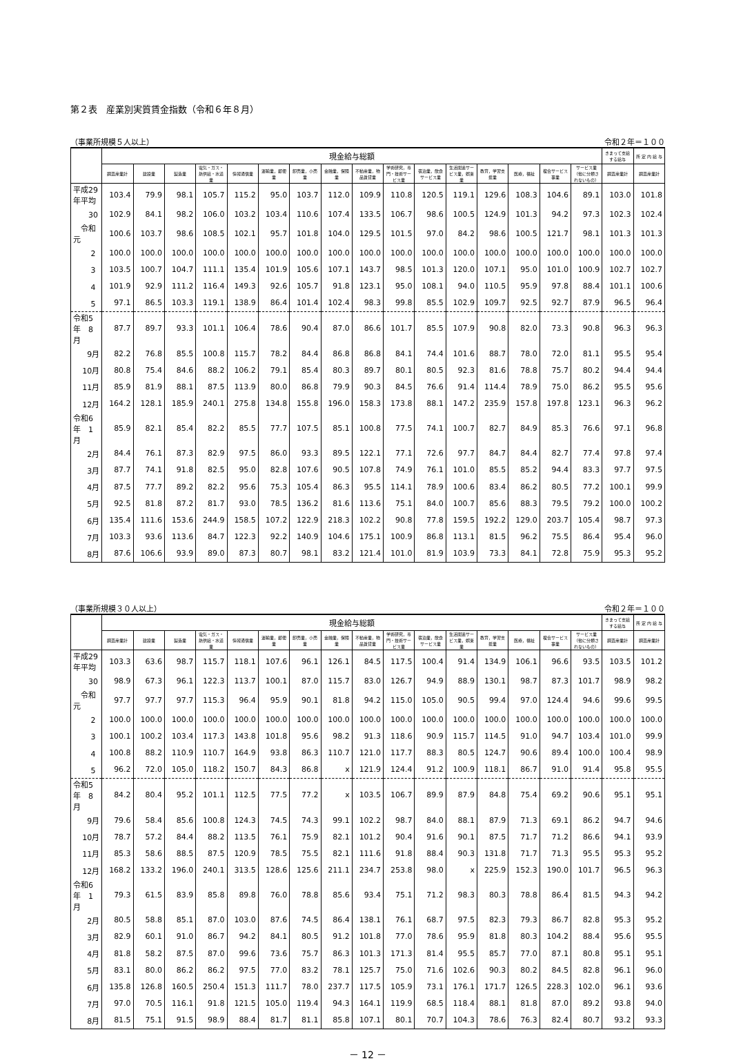第２表　産業別実質賃金指数（令和６年８月）
（事業所規模５人以上） 令和２年＝１００
| | 現金給与総額 | | | | | | | | | | | | | | | | きまって支給する給与 | 所 定 内 給 与 |
| --- | --- | --- | --- | --- | --- | --- | --- | --- | --- | --- | --- | --- | --- | --- | --- | --- | --- | --- |
| | 調査産業計 | 建設業 | 製造業 | 電気・ガス・熱供給・水道業 | 情報通信業 | 運輸業，郵便業 | 卸売業，小売業 | 金融業，保険業 | 不動産業，物品賃貸業 | 学術研究，専門・技術サービス業 | 宿泊業，飲食サービス業 | 生活関連サービス業，娯楽業 | 教育，学習支援業 | 医療，福祉 | 複合サービス事業 | サービス業（他に分類されないもの） | 調査産業計 | 調査産業計 |
| 平成29年平均 | 103.4 | 79.9 | 98.1 | 105.7 | 115.2 | 95.0 | 103.7 | 112.0 | 109.9 | 110.8 | 120.5 | 119.1 | 129.6 | 108.3 | 104.6 | 89.1 | 103.0 | 101.8 |
| 30 | 102.9 | 84.1 | 98.2 | 106.0 | 103.2 | 103.4 | 110.6 | 107.4 | 133.5 | 106.7 | 98.6 | 100.5 | 124.9 | 101.3 | 94.2 | 97.3 | 102.3 | 102.4 |
| 令和元 | 100.6 | 103.7 | 98.6 | 108.5 | 102.1 | 95.7 | 101.8 | 104.0 | 129.5 | 101.5 | 97.0 | 84.2 | 98.6 | 100.5 | 121.7 | 98.1 | 101.3 | 101.3 |
| 2 | 100.0 | 100.0 | 100.0 | 100.0 | 100.0 | 100.0 | 100.0 | 100.0 | 100.0 | 100.0 | 100.0 | 100.0 | 100.0 | 100.0 | 100.0 | 100.0 | 100.0 | 100.0 |
| 3 | 103.5 | 100.7 | 104.7 | 111.1 | 135.4 | 101.9 | 105.6 | 107.1 | 143.7 | 98.5 | 101.3 | 120.0 | 107.1 | 95.0 | 101.0 | 100.9 | 102.7 | 102.7 |
| 4 | 101.9 | 92.9 | 111.2 | 116.4 | 149.3 | 92.6 | 105.7 | 91.8 | 123.1 | 95.0 | 108.1 | 94.0 | 110.5 | 95.9 | 97.8 | 88.4 | 101.1 | 100.6 |
| 5 | 97.1 | 86.5 | 103.3 | 119.1 | 138.9 | 86.4 | 101.4 | 102.4 | 98.3 | 99.8 | 85.5 | 102.9 | 109.7 | 92.5 | 92.7 | 87.9 | 96.5 | 96.4 |
| 令和5年 8月 | 87.7 | 89.7 | 93.3 | 101.1 | 106.4 | 78.6 | 90.4 | 87.0 | 86.6 | 101.7 | 85.5 | 107.9 | 90.8 | 82.0 | 73.3 | 90.8 | 96.3 | 96.3 |
| 9月 | 82.2 | 76.8 | 85.5 | 100.8 | 115.7 | 78.2 | 84.4 | 86.8 | 86.8 | 84.1 | 74.4 | 101.6 | 88.7 | 78.0 | 72.0 | 81.1 | 95.5 | 95.4 |
| 10月 | 80.8 | 75.4 | 84.6 | 88.2 | 106.2 | 79.1 | 85.4 | 80.3 | 89.7 | 80.1 | 80.5 | 92.3 | 81.6 | 78.8 | 75.7 | 80.2 | 94.4 | 94.4 |
| 11月 | 85.9 | 81.9 | 88.1 | 87.5 | 113.9 | 80.0 | 86.8 | 79.9 | 90.3 | 84.5 | 76.6 | 91.4 | 114.4 | 78.9 | 75.0 | 86.2 | 95.5 | 95.6 |
| 12月 | 164.2 | 128.1 | 185.9 | 240.1 | 275.8 | 134.8 | 155.8 | 196.0 | 158.3 | 173.8 | 88.1 | 147.2 | 235.9 | 157.8 | 197.8 | 123.1 | 96.3 | 96.2 |
| 令和6年 1月 | 85.9 | 82.1 | 85.4 | 82.2 | 85.5 | 77.7 | 107.5 | 85.1 | 100.8 | 77.5 | 74.1 | 100.7 | 82.7 | 84.9 | 85.3 | 76.6 | 97.1 | 96.8 |
| 2月 | 84.4 | 76.1 | 87.3 | 82.9 | 97.5 | 86.0 | 93.3 | 89.5 | 122.1 | 77.1 | 72.6 | 97.7 | 84.7 | 84.4 | 82.7 | 77.4 | 97.8 | 97.4 |
| 3月 | 87.7 | 74.1 | 91.8 | 82.5 | 95.0 | 82.8 | 107.6 | 90.5 | 107.8 | 74.9 | 76.1 | 101.0 | 85.5 | 85.2 | 94.4 | 83.3 | 97.7 | 97.5 |
| 4月 | 87.5 | 77.7 | 89.2 | 82.2 | 95.6 | 75.3 | 105.4 | 86.3 | 95.5 | 114.1 | 78.9 | 100.6 | 83.4 | 86.2 | 80.5 | 77.2 | 100.1 | 99.9 |
| 5月 | 92.5 | 81.8 | 87.2 | 81.7 | 93.0 | 78.5 | 136.2 | 81.6 | 113.6 | 75.1 | 84.0 | 100.7 | 85.6 | 88.3 | 79.5 | 79.2 | 100.0 | 100.2 |
| 6月 | 135.4 | 111.6 | 153.6 | 244.9 | 158.5 | 107.2 | 122.9 | 218.3 | 102.2 | 90.8 | 77.8 | 159.5 | 192.2 | 129.0 | 203.7 | 105.4 | 98.7 | 97.3 |
| 7月 | 103.3 | 93.6 | 113.6 | 84.7 | 122.3 | 92.2 | 140.9 | 104.6 | 175.1 | 100.9 | 86.8 | 113.1 | 81.5 | 96.2 | 75.5 | 86.4 | 95.4 | 96.0 |
| 8月 | 87.6 | 106.6 | 93.9 | 89.0 | 87.3 | 80.7 | 98.1 | 83.2 | 121.4 | 101.0 | 81.9 | 103.9 | 73.3 | 84.1 | 72.8 | 75.9 | 95.3 | 95.2 |
（事業所規模３０人以上） 令和２年＝１００
| | 現金給与総額 | | | | | | | | | | | | | | | | きまって支給する給与 | 所 定 内 給 与 |
| --- | --- | --- | --- | --- | --- | --- | --- | --- | --- | --- | --- | --- | --- | --- | --- | --- | --- | --- |
| | 調査産業計 | 建設業 | 製造業 | 電気・ガス・熱供給・水道業 | 情報通信業 | 運輸業，郵便業 | 卸売業，小売業 | 金融業，保険業 | 不動産業，物品賃貸業 | 学術研究，専門・技術サービス業 | 宿泊業，飲食サービス業 | 生活関連サービス業，娯楽業 | 教育，学習支援業 | 医療，福祉 | 複合サービス事業 | サービス業（他に分類されないもの） | 調査産業計 | 調査産業計 |
| 平成29年平均 | 103.3 | 63.6 | 98.7 | 115.7 | 118.1 | 107.6 | 96.1 | 126.1 | 84.5 | 117.5 | 100.4 | 91.4 | 134.9 | 106.1 | 96.6 | 93.5 | 103.5 | 101.2 |
| 30 | 98.9 | 67.3 | 96.1 | 122.3 | 113.7 | 100.1 | 87.0 | 115.7 | 83.0 | 126.7 | 94.9 | 88.9 | 130.1 | 98.7 | 87.3 | 101.7 | 98.9 | 98.2 |
| 令和元 | 97.7 | 97.7 | 97.7 | 115.3 | 96.4 | 95.9 | 90.1 | 81.8 | 94.2 | 115.0 | 105.0 | 90.5 | 99.4 | 97.0 | 124.4 | 94.6 | 99.6 | 99.5 |
| 2 | 100.0 | 100.0 | 100.0 | 100.0 | 100.0 | 100.0 | 100.0 | 100.0 | 100.0 | 100.0 | 100.0 | 100.0 | 100.0 | 100.0 | 100.0 | 100.0 | 100.0 | 100.0 |
| 3 | 100.1 | 100.2 | 103.4 | 117.3 | 143.8 | 101.8 | 95.6 | 98.2 | 91.3 | 118.6 | 90.9 | 115.7 | 114.5 | 91.0 | 94.7 | 103.4 | 101.0 | 99.9 |
| 4 | 100.8 | 88.2 | 110.9 | 110.7 | 164.9 | 93.8 | 86.3 | 110.7 | 121.0 | 117.7 | 88.3 | 80.5 | 124.7 | 90.6 | 89.4 | 100.0 | 100.4 | 98.9 |
| 5 | 96.2 | 72.0 | 105.0 | 118.2 | 150.7 | 84.3 | 86.8 | x | 121.9 | 124.4 | 91.2 | 100.9 | 118.1 | 86.7 | 91.0 | 91.4 | 95.8 | 95.5 |
| 令和5年 8月 | 84.2 | 80.4 | 95.2 | 101.1 | 112.5 | 77.5 | 77.2 | x | 103.5 | 106.7 | 89.9 | 87.9 | 84.8 | 75.4 | 69.2 | 90.6 | 95.1 | 95.1 |
| 9月 | 79.6 | 58.4 | 85.6 | 100.8 | 124.3 | 74.5 | 74.3 | 99.1 | 102.2 | 98.7 | 84.0 | 88.1 | 87.9 | 71.3 | 69.1 | 86.2 | 94.7 | 94.6 |
| 10月 | 78.7 | 57.2 | 84.4 | 88.2 | 113.5 | 76.1 | 75.9 | 82.1 | 101.2 | 90.4 | 91.6 | 90.1 | 87.5 | 71.7 | 71.2 | 86.6 | 94.1 | 93.9 |
| 11月 | 85.3 | 58.6 | 88.5 | 87.5 | 120.9 | 78.5 | 75.5 | 82.1 | 111.6 | 91.8 | 88.4 | 90.3 | 131.8 | 71.7 | 71.3 | 95.5 | 95.3 | 95.2 |
| 12月 | 168.2 | 133.2 | 196.0 | 240.1 | 313.5 | 128.6 | 125.6 | 211.1 | 234.7 | 253.8 | 98.0 | x | 225.9 | 152.3 | 190.0 | 101.7 | 96.5 | 96.3 |
| 令和6年 1月 | 79.3 | 61.5 | 83.9 | 85.8 | 89.8 | 76.0 | 78.8 | 85.6 | 93.4 | 75.1 | 71.2 | 98.3 | 80.3 | 78.8 | 86.4 | 81.5 | 94.3 | 94.2 |
| 2月 | 80.5 | 58.8 | 85.1 | 87.0 | 103.0 | 87.6 | 74.5 | 86.4 | 138.1 | 76.1 | 68.7 | 97.5 | 82.3 | 79.3 | 86.7 | 82.8 | 95.3 | 95.2 |
| 3月 | 82.9 | 60.1 | 91.0 | 86.7 | 94.2 | 84.1 | 80.5 | 91.2 | 101.8 | 77.0 | 78.6 | 95.9 | 81.8 | 80.3 | 104.2 | 88.4 | 95.6 | 95.5 |
| 4月 | 81.8 | 58.2 | 87.5 | 87.0 | 99.6 | 73.6 | 75.7 | 86.3 | 101.3 | 171.3 | 81.4 | 95.5 | 85.7 | 77.0 | 87.1 | 80.8 | 95.1 | 95.1 |
| 5月 | 83.1 | 80.0 | 86.2 | 86.2 | 97.5 | 77.0 | 83.2 | 78.1 | 125.7 | 75.0 | 71.6 | 102.6 | 90.3 | 80.2 | 84.5 | 82.8 | 96.1 | 96.0 |
| 6月 | 135.8 | 126.8 | 160.5 | 250.4 | 151.3 | 111.7 | 78.0 | 237.7 | 117.5 | 105.9 | 73.1 | 176.1 | 171.7 | 126.5 | 228.3 | 102.0 | 96.1 | 93.6 |
| 7月 | 97.0 | 70.5 | 116.1 | 91.8 | 121.5 | 105.0 | 119.4 | 94.3 | 164.1 | 119.9 | 68.5 | 118.4 | 88.1 | 81.8 | 87.0 | 89.2 | 93.8 | 94.0 |
| 8月 | 81.5 | 75.1 | 91.5 | 98.9 | 88.4 | 81.7 | 81.1 | 85.8 | 107.1 | 80.1 | 70.7 | 104.3 | 78.6 | 76.3 | 82.4 | 80.7 | 93.2 | 93.3 |
－ 12 －